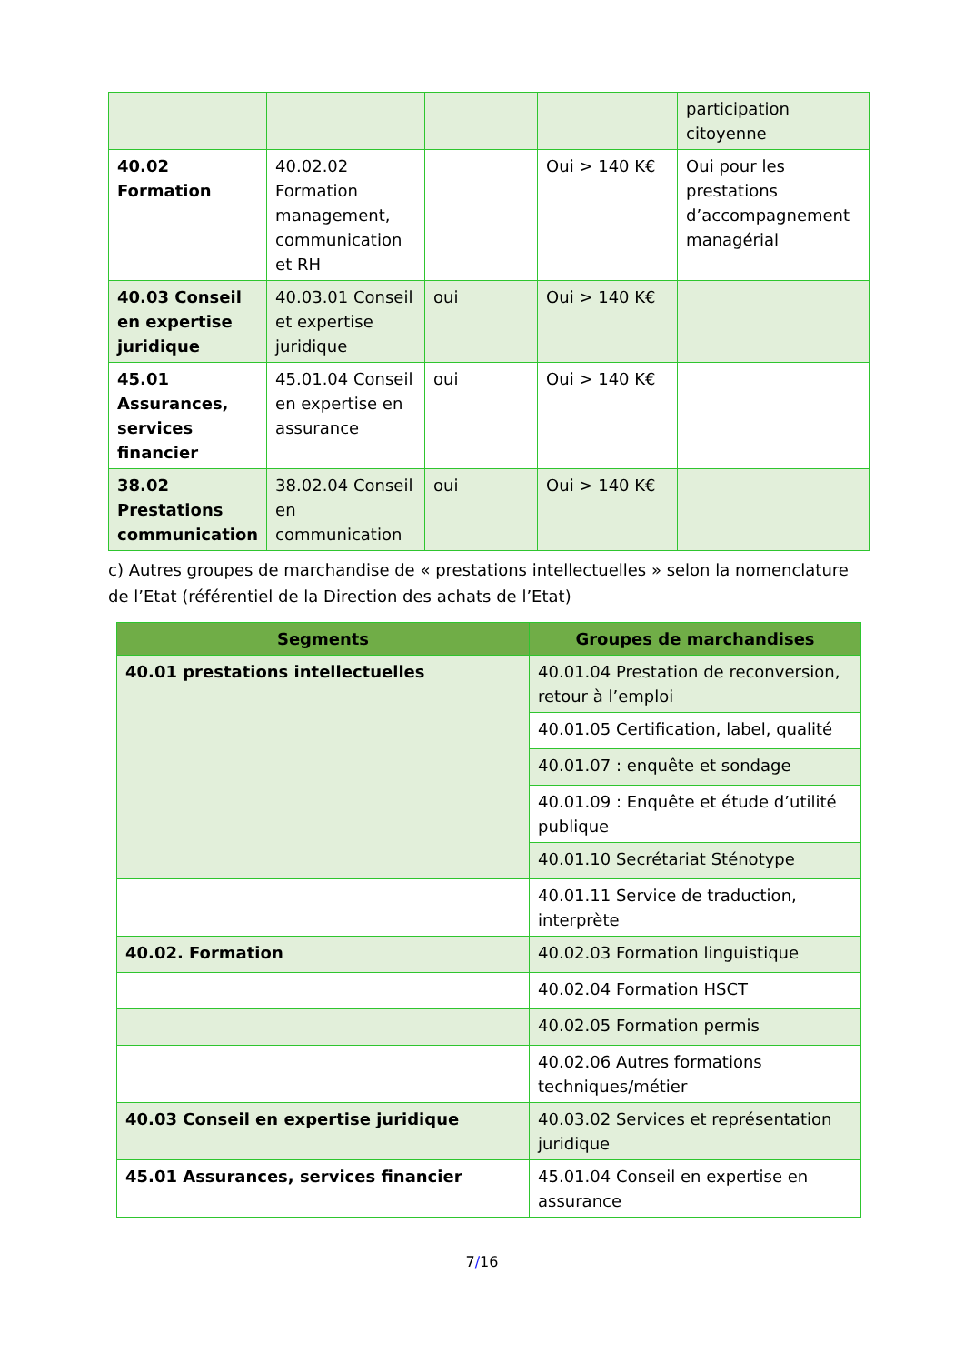| | | | | participation citoyenne |
| 40.02 Formation | 40.02.02 Formation management, communication et RH | | Oui > 140 K€ | Oui pour les prestations d’accompagnement managérial |
| 40.03 Conseil en expertise juridique | 40.03.01 Conseil et expertise juridique | oui | Oui > 140 K€ | |
| 45.01 Assurances, services financier | 45.01.04 Conseil en expertise en assurance | oui | Oui > 140 K€ | |
| 38.02 Prestations communication | 38.02.04 Conseil en communication | oui | Oui > 140 K€ | |
c) Autres groupes de marchandise de « prestations intellectuelles » selon la nomenclature de l’Etat (référentiel de la Direction des achats de l’Etat)
| Segments | Groupes de marchandises |
| --- | --- |
| 40.01 prestations intellectuelles | 40.01.04 Prestation de reconversion, retour à l’emploi |
| | 40.01.05 Certification, label, qualité |
| | 40.01.07 : enquête et sondage |
| | 40.01.09 : Enquête et étude d’utilité publique |
| | 40.01.10 Secrétariat Sténotype |
| | 40.01.11 Service de traduction, interprète |
| 40.02. Formation | 40.02.03 Formation linguistique |
| | 40.02.04 Formation HSCT |
| | 40.02.05 Formation permis |
| | 40.02.06 Autres formations techniques/métier |
| 40.03 Conseil en expertise juridique | 40.03.02 Services et représentation juridique |
| 45.01 Assurances, services financier | 45.01.04 Conseil en expertise en assurance |
7/16